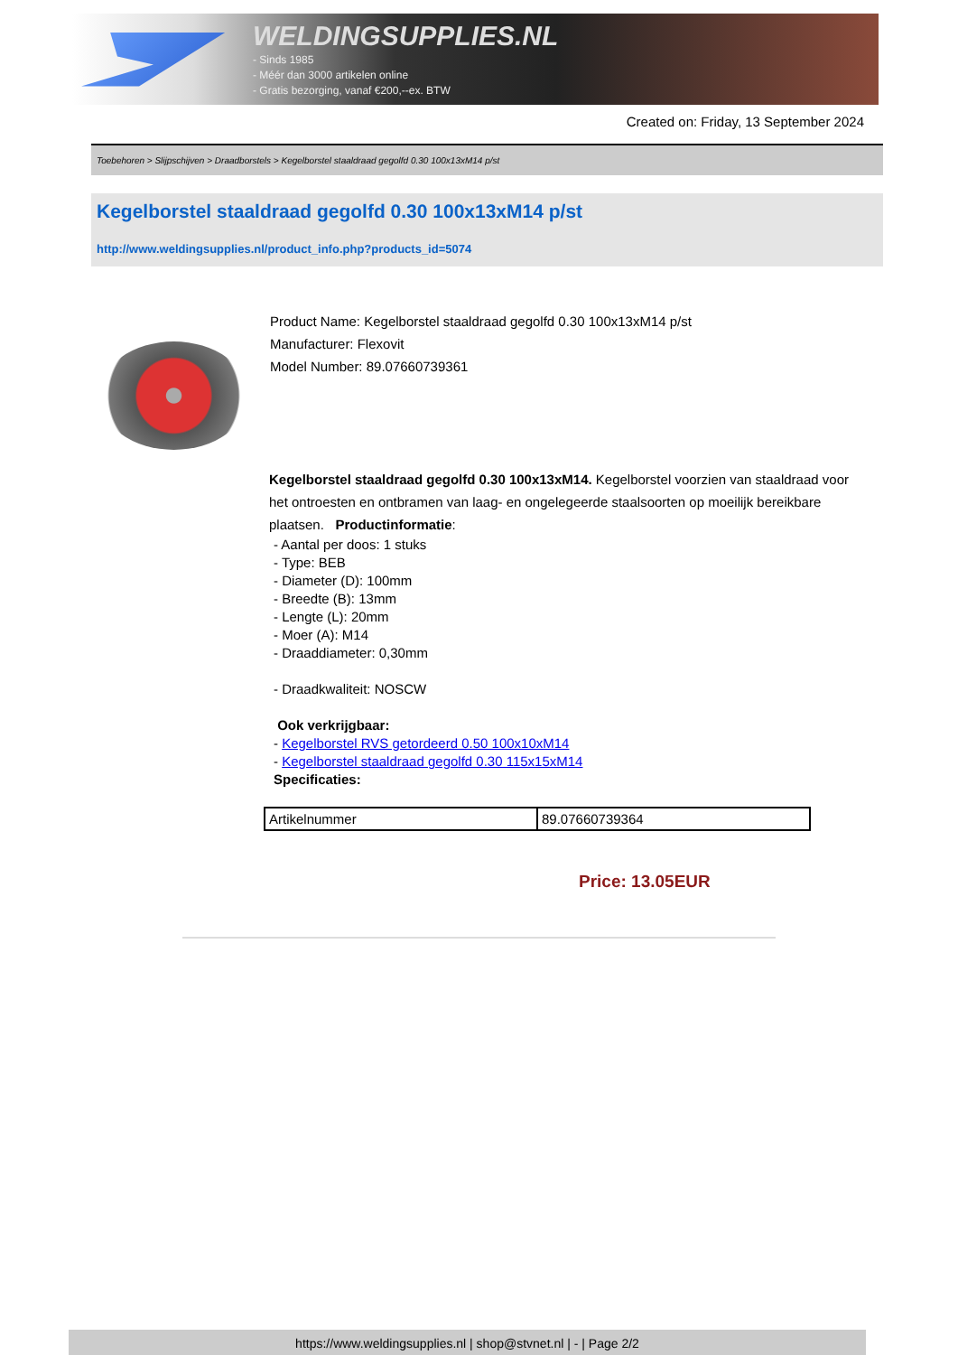WELDINGSUPPLIES.NL
- Sinds 1985
- Méér dan 3000 artikelen online
- Gratis bezorging, vanaf €200,--ex. BTW
Created on: Friday, 13 September 2024
Toebehoren > Slijpschijven > Draadborstels > Kegelborstel staaldraad gegolfd 0.30 100x13xM14 p/st
Kegelborstel staaldraad gegolfd 0.30 100x13xM14 p/st
http://www.weldingsupplies.nl/product_info.php?products_id=5074
Product Name: Kegelborstel staaldraad gegolfd 0.30 100x13xM14 p/st
Manufacturer: Flexovit
Model Number: 89.07660739361
Kegelborstel staaldraad gegolfd 0.30 100x13xM14. Kegelborstel voorzien van staaldraad voor het ontroesten en ontbramen van laag- en ongelegeerde staalsoorten op moeilijk bereikbare plaatsen. Productinformatie:
- Aantal per doos: 1 stuks
- Type: BEB
- Diameter (D): 100mm
- Breedte (B): 13mm
- Lengte (L): 20mm
- Moer (A): M14
- Draaddiameter: 0,30mm
- Draadkwaliteit: NOSCW
Ook verkrijgbaar:
- Kegelborstel RVS getordeerd 0.50 100x10xM14
- Kegelborstel staaldraad gegolfd 0.30 115x15xM14
Specificaties:
| Artikelnummer | 89.07660739364 |
Price: 13.05EUR
https://www.weldingsupplies.nl | shop@stvnet.nl | - | Page 2/2